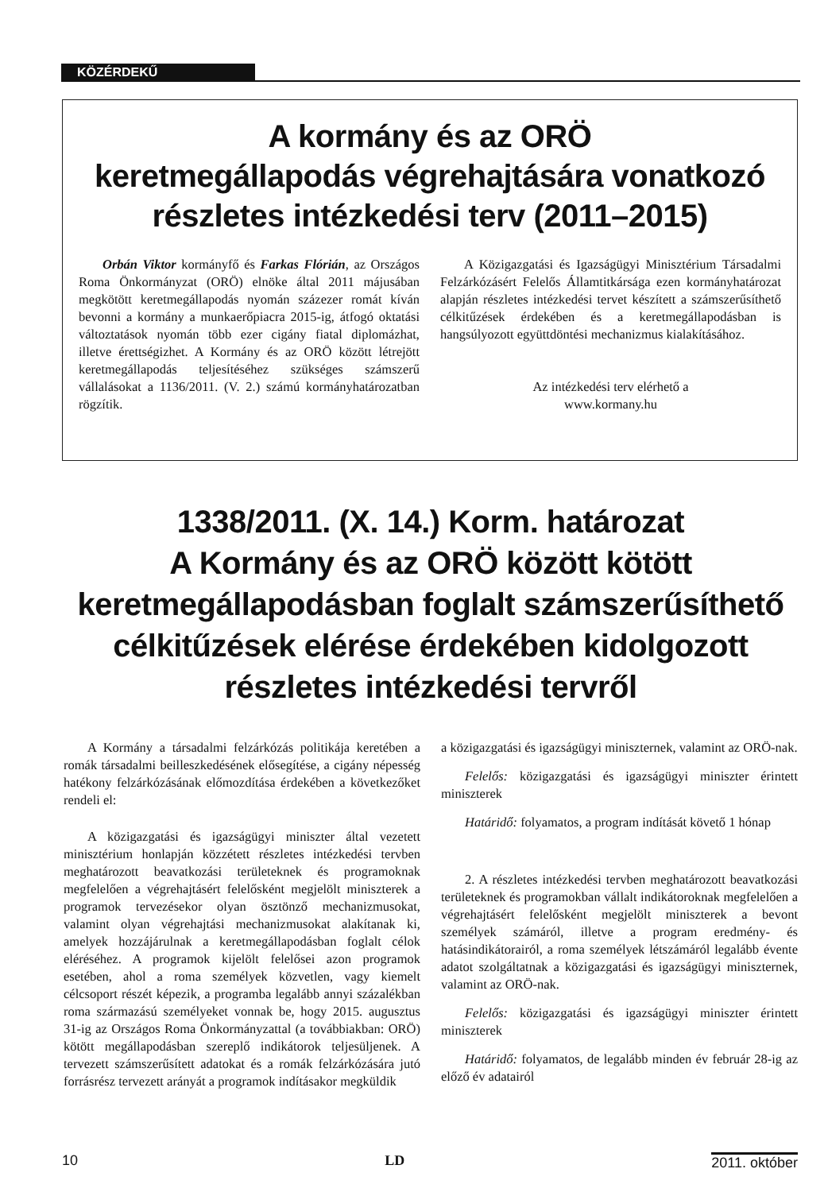KÖZÉRDEKŰ
A kormány és az ORÖ
keretmegállapodás végrehajtására vonatkozó
részletes intézkedési terv (2011–2015)
Orbán Viktor kormányfő és Farkas Flórián, az Országos Roma Önkormányzat (ORÖ) elnöke által 2011 májusában megkötött keretmegállapodás nyomán százezer romát kíván bevonni a kormány a munkaerőpiacra 2015-ig, átfogó oktatási változtatások nyomán több ezer cigány fiatal diplomázhat, illetve érettségizhet. A Kormány és az ORÖ között létrejött keretmegállapodás teljesítéséhez szükséges számszerű vállalásokat a 1136/2011. (V. 2.) számú kormányhatározatban rögzítik.
A Közigazgatási és Igazságügyi Minisztérium Társadalmi Felzárkózásért Felelős Államtitkársága ezen kormányhatározat alapján részletes intézkedési tervet készített a számszerűsíthető célkitűzések érdekében és a keretmegállapodásban is hangsúlyozott együttdöntési mechanizmus kialakításához.
Az intézkedési terv elérhető a
www.kormany.hu
1338/2011. (X. 14.) Korm. határozat
A Kormány és az ORÖ között kötött
keretmegállapodásban foglalt számszerűsíthető
célkitűzések elérése érdekében kidolgozott
részletes intézkedési tervről
A Kormány a társadalmi felzárkózás politikája keretében a romák társadalmi beilleszkedésének elősegítése, a cigány népesség hatékony felzárkózásának előmozdítása érdekében a következőket rendeli el:
A közigazgatási és igazságügyi miniszter által vezetett minisztérium honlapján közzétett részletes intézkedési tervben meghatározott beavatkozási területeknek és programoknak megfelelően a végrehajtásért felelősként megjelölt miniszterek a programok tervezésekor olyan ösztönző mechanizmusokat, valamint olyan végrehajtási mechanizmusokat alakítanak ki, amelyek hozzájárulnak a keretmegállapodásban foglalt célok eléréséhez. A programok kijelölt felelősei azon programok esetében, ahol a roma személyek közvetlen, vagy kiemelt célcsoport részét képezik, a programba legalább annyi százalékban roma származású személyeket vonnak be, hogy 2015. augusztus 31-ig az Országos Roma Önkormányzattal (a továbbiakban: ORÖ) kötött megállapodásban szereplő indikátorok teljesüljenek. A tervezett számszerűsített adatokat és a romák felzárkózására jutó forrásrész tervezett arányát a programok indításakor megküldik
a közigazgatási és igazságügyi miniszternek, valamint az ORÖ-nak.
Felelős: közigazgatási és igazságügyi miniszter érintett miniszterek
Határidő: folyamatos, a program indítását követő 1 hónap
2. A részletes intézkedési tervben meghatározott beavatkozási területeknek és programokban vállalt indikátoroknak megfelelően a végrehajtásért felelősként megjelölt miniszterek a bevont személyek számáról, illetve a program eredmény- és hatásindikátorairól, a roma személyek létszámáról legalább évente adatot szolgáltatnak a közigazgatási és igazságügyi miniszternek, valamint az ORÖ-nak.
Felelős: közigazgatási és igazságügyi miniszter érintett miniszterek
Határidő: folyamatos, de legalább minden év február 28-ig az előző év adatairól
10 LD 2011. október